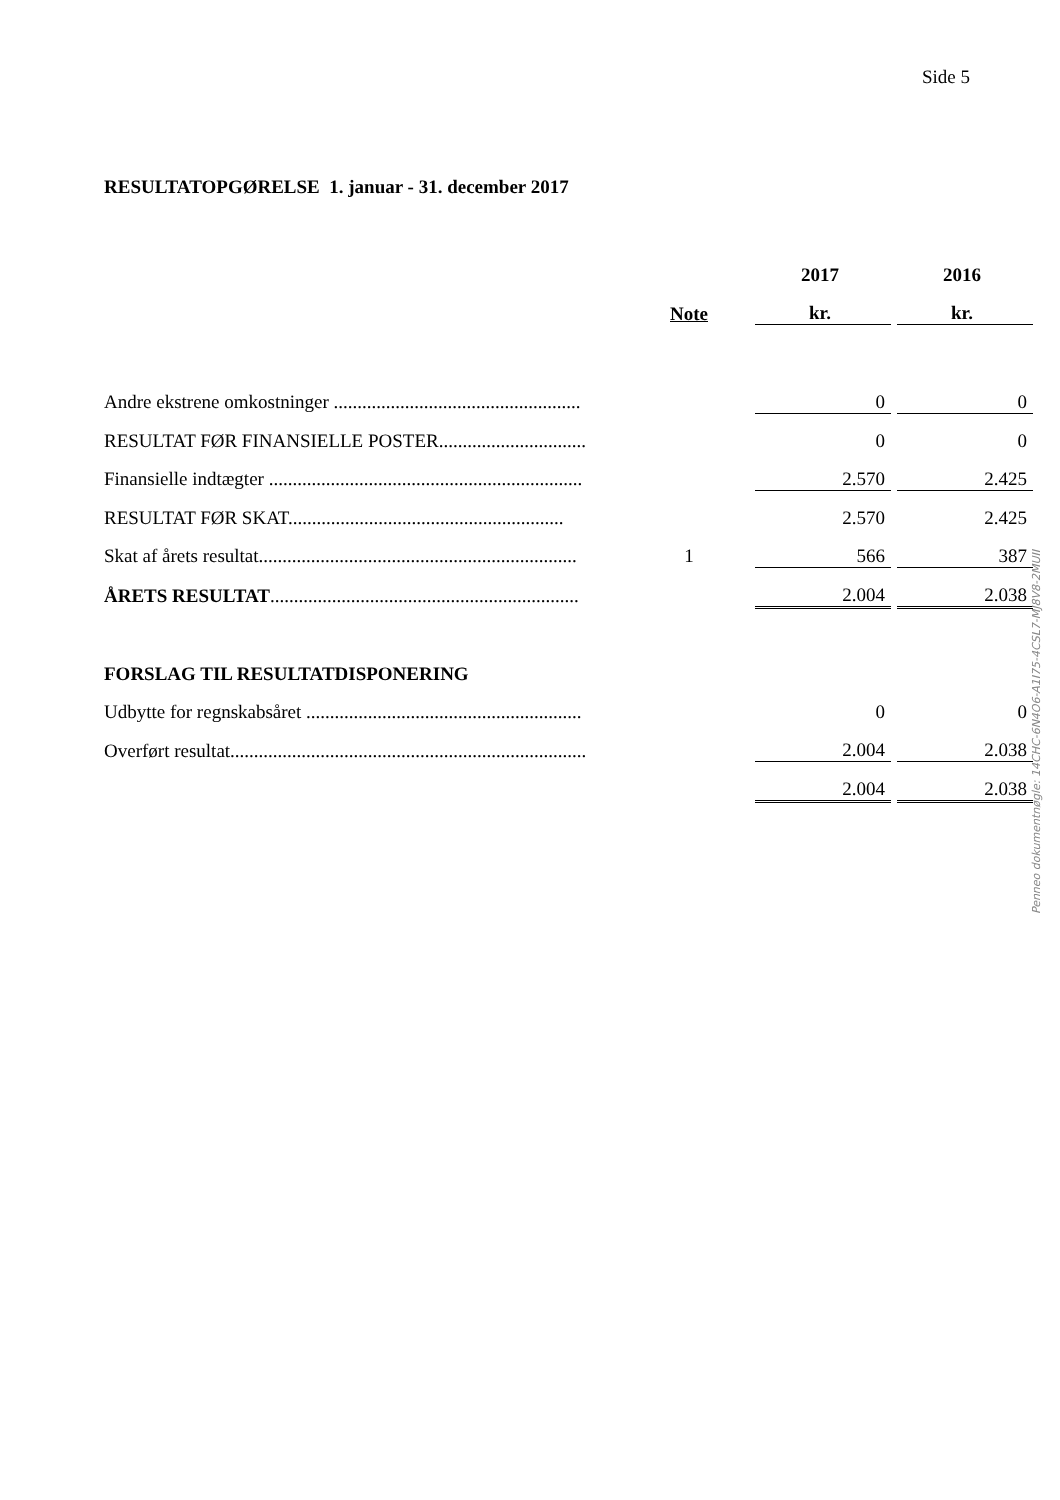Side 5
RESULTATOPGØRELSE 1. januar - 31. december 2017
| | | | 2017 | | 2016 |
| --- | --- | --- | --- | --- | --- |
| | Note | | kr. | | kr. |
| Andre ekstrene omkostninger .................................................... | | | 0 | | 0 |
| RESULTAT FØR FINANSIELLE POSTER............................... | | | 0 | | 0 |
| Finansielle indtægter .................................................................. | | | 2.570 | | 2.425 |
| RESULTAT FØR SKAT.......................................................... | | | 2.570 | | 2.425 |
| Skat af årets resultat................................................................... | 1 | | 566 | | 387 |
| ÅRETS RESULTAT ................................................................. | | | 2.004 | | 2.038 |
| FORSLAG TIL RESULTATDISPONERING | | | | | |
| Udbytte for regnskabsåret .......................................................... | | | 0 | | 0 |
| Overført resultat........................................................................... | | | 2.004 | | 2.038 |
| | | | 2.004 | | 2.038 |
Penneo dokumentnøgle: 14CHC-6N4O6-A1I75-4CSL7-MJ8V8-2MUII